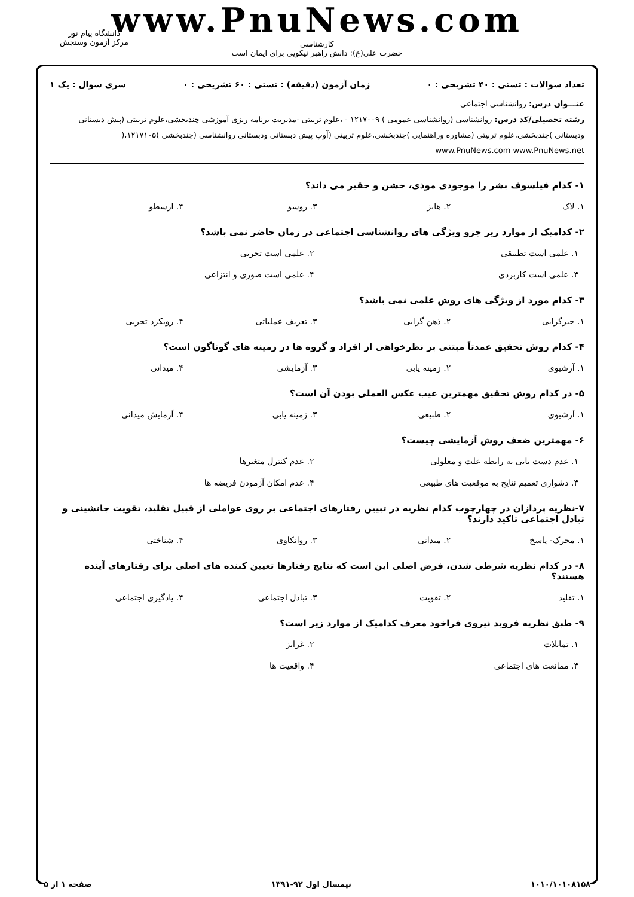www.PnuNews.com
کارشناسی
حضرت علی(ع): دانش راهبر نیکویی برای ایمان است
دانشگاه پیام نور
مرکز آزمون وسنجش
تعداد سوالات : تستی : ۴۰ تشریحی : ۰ زمان آزمون (دقیقه) : تستی : ۶۰ تشریحی : ۰ سری سوال : یک ۱
عنـــوان درس: روانشناسی اجتماعی
رشته تحصیلی/کد درس: روانشناسی (روانشناسی عمومی ) ۱۲۱۷۰۰۹ - ،علوم تربیتی -مدیریت برنامه ریزی آموزشی چندبخشی،علوم تربیتی (پیش دبستانی ودبستانی )چندبخشی،علوم تربیتی (مشاوره وراهنمایی )چندبخشی،علوم تربیتی (آوپ پیش دبستانی ودبستانی روانشناسی (چندبخشی )۱۲۱۷۱۰۵،( www.PnuNews.com www.PnuNews.net
۱- کدام فیلسوف بشر را موجودی موذی، خشن و حقیر می داند؟
۱. لاک ۲. هابز ۳. روسو ۴. ارسطو
۲- کدامیک از موارد زیر جزو ویژگی های روانشناسی اجتماعی در زمان حاضر نمی باشد؟
۱. علمی است تطبیقی ۲. علمی است تجربی ۳. علمی است کاربردی ۴. علمی است صوری و انتزاعی
۳- کدام مورد از ویژگی های روش علمی نمی باشد؟
۱. جبرگرایی ۲. ذهن گرایی ۳. تعریف عملیاتی ۴. رویکرد تجربی
۴- کدام روش تحقیق عمدتاً مبتنی بر نظرخواهی از افراد و گروه ها در زمینه های گوناگون است؟
۱. آرشیوی ۲. زمینه یابی ۳. آزمایشی ۴. میدانی
۵- در کدام روش تحقیق مهمترین عیب عکس العملی بودن آن است؟
۱. آرشیوی ۲. طبیعی ۳. زمینه یابی ۴. آزمایش میدانی
۶- مهمترین ضعف روش آزمایشی چیست؟
۱. عدم دست یابی به رابطه علت و معلولی ۲. عدم کنترل متغیرها ۳. دشواری تعمیم نتایج به موقعیت های طبیعی ۴. عدم امکان آزمودن فریضه ها
۷-نظریه پردازان در چهارچوب کدام نظریه در تبیین رفتارهای اجتماعی بر روی عواملی از قبیل تقلید، تقویت جانشینی و تبادل اجتماعی تاکید دارند؟
۱. محرک- پاسخ ۲. میدانی ۳. روانکاوی ۴. شناختی
۸- در کدام نظریه شرطی شدن، فرض اصلی این است که نتایج رفتارها تعیین کننده های اصلی برای رفتارهای آینده هستند؟
۱. تقلید ۲. تقویت ۳. تبادل اجتماعی ۴. یادگیری اجتماعی
۹- طبق نظریه فروید نیروی فراخود معرف کدامیک از موارد زیر است؟
۱. تمایلات ۲. غرایز ۳. ممانعت های اجتماعی ۴. واقعیت ها
۱۰۱۰/۱۰۱۰۸۱۵۸ نیمسال اول ۹۲-۱۳۹۱ صفحه ۱ از ۵